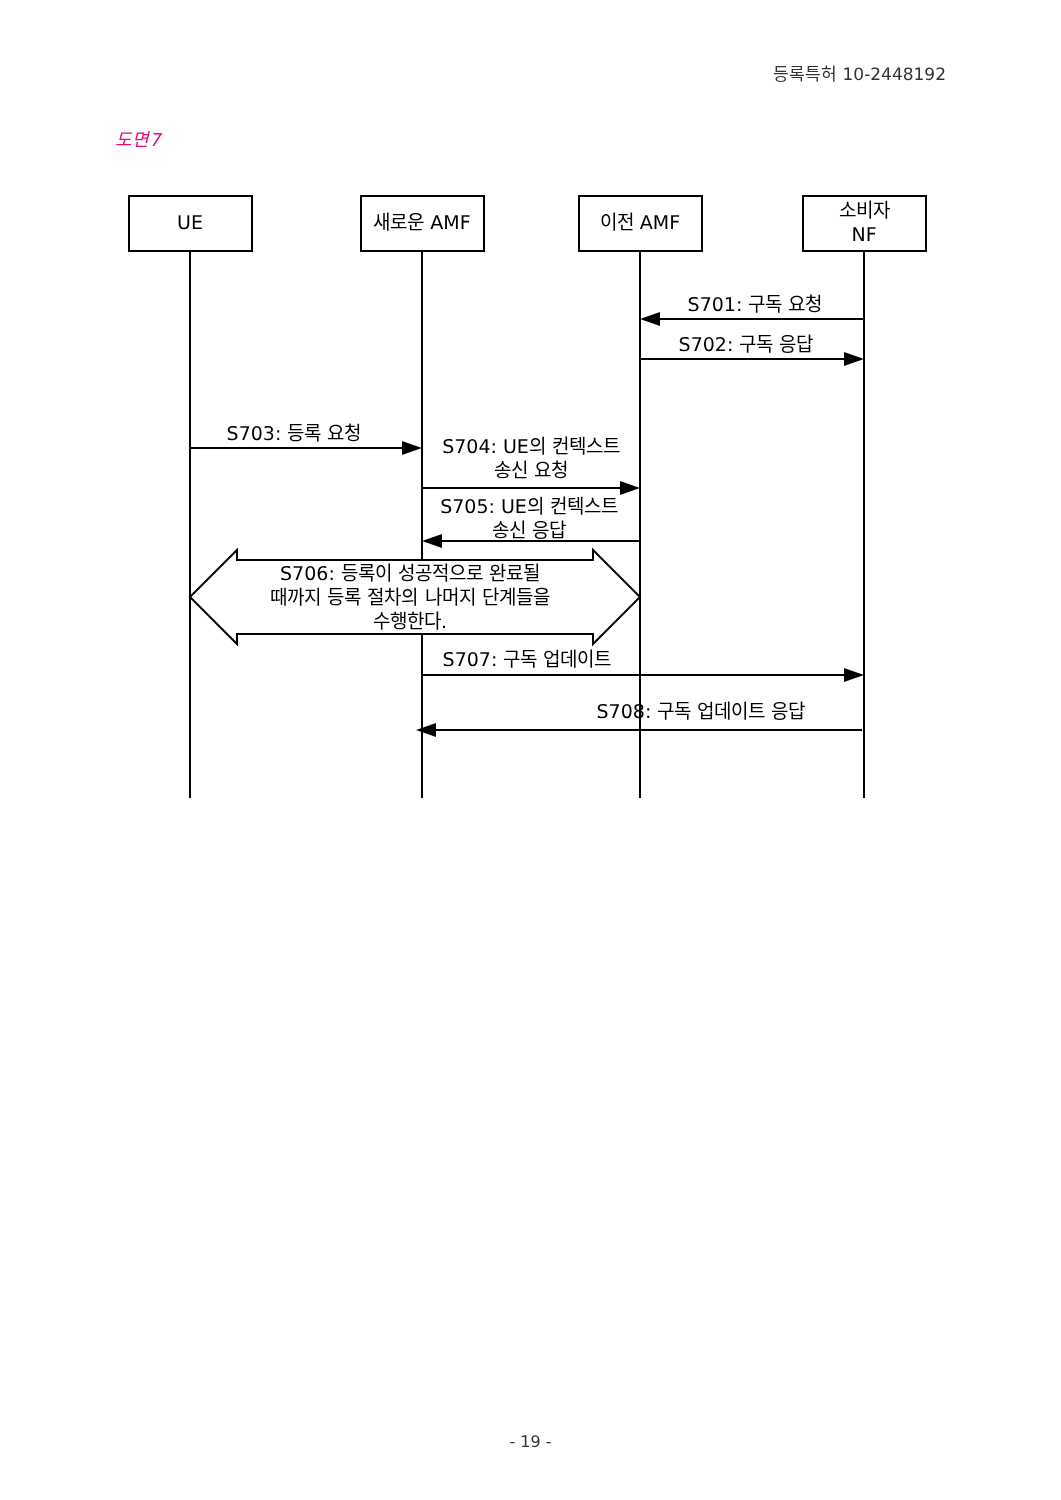등록특허 10-2448192
도면7
UE
새로운 AMF
이전 AMF
소비자
NF
S701: 구독 요청
S702: 구독 응답
S703: 등록 요청
S704: UE의 컨텍스트
송신 요청
S705: UE의 컨텍스트
송신 응답
S706: 등록이 성공적으로 완료될
때까지 등록 절차의 나머지 단계들을
수행한다.
S707: 구독 업데이트
S708: 구독 업데이트 응답
- 19 -